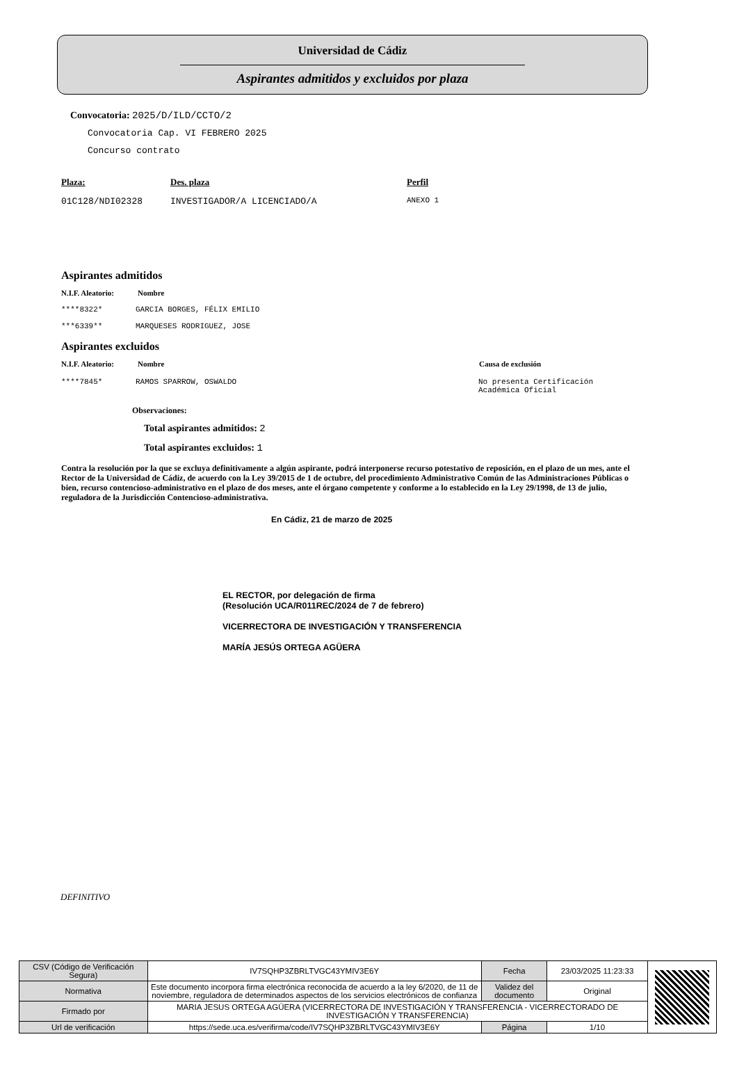Universidad de Cádiz
Aspirantes admitidos y excluidos por plaza
Convocatoria: 2025/D/ILD/CCTO/2
Convocatoria Cap. VI FEBRERO 2025
Concurso contrato
Plaza: Des. plaza Perfil
01C128/NDI02328 INVESTIGADOR/A LICENCIADO/A
ANEXO 1
Aspirantes admitidos
N.I.F. Aleatorio:
Nombre
****8322* GARCIA BORGES, FÉLIX EMILIO
***6339** MARQUESES RODRIGUEZ, JOSE
Aspirantes excluidos
N.I.F. Aleatorio:
Nombre Causa de exclusión
****7845* RAMOS SPARROW, OSWALDO No presenta Certificación
Académica Oficial
Observaciones:
Total aspirantes admitidos: 2
Total aspirantes excluidos: 1
Contra la resolución por la que se excluya definitivamente a algún aspirante, podrá interponerse recurso potestativo de reposición, en el plazo de un mes, ante el Rector de la Universidad de Cádiz, de acuerdo con la Ley 39/2015 de 1 de octubre, del procedimiento Administrativo Común de las Administraciones Públicas o bien, recurso contencioso-administrativo en el plazo de dos meses, ante el órgano competente y conforme a lo establecido en la Ley 29/1998, de 13 de julio, reguladora de la Jurisdicción Contencioso-administrativa.
En Cádiz, 21 de marzo de 2025
EL RECTOR, por delegación de firma
(Resolución UCA/R011REC/2024 de 7 de febrero)
VICERRECTORA DE INVESTIGACIÓN Y TRANSFERENCIA
MARÍA JESÚS ORTEGA AGÜERA
DEFINITIVO
| CSV (Código de Verificación Segura) | IV7SQHP3ZBRLTVGC43YMIV3E6Y | Fecha | 23/03/2025 11:23:33 | |
| Normativa | Este documento incorpora firma electrónica reconocida de acuerdo a la ley 6/2020, de 11 de noviembre, reguladora de determinados aspectos de los servicios electrónicos de confianza | Validez del documento | Original | |
| Firmado por | MARIA JESUS ORTEGA AGÜERA (VICERRECTORA DE INVESTIGACIÓN Y TRANSFERENCIA - VICERRECTORADO DE INVESTIGACIÓN Y TRANSFERENCIA) | | | |
| Url de verificación | https://sede.uca.es/verifirma/code/IV7SQHP3ZBRLTVGC43YMIV3E6Y | Página | 1/10 | |